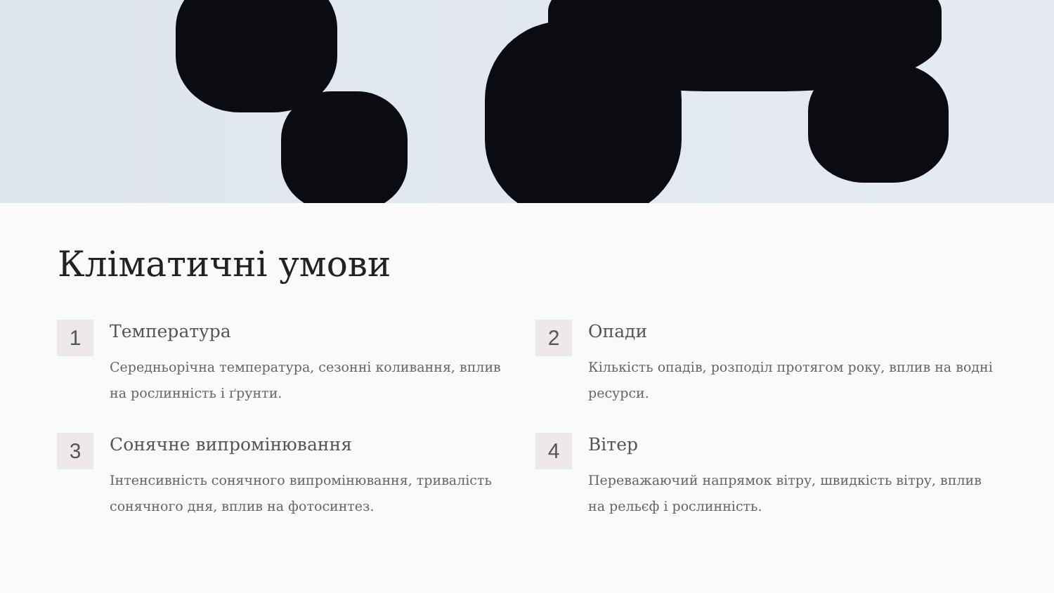Кліматичні умови
1
Температура
Середньорічна температура, сезонні коливання, вплив на рослинність і ґрунти.
2
Опади
Кількість опадів, розподіл протягом року, вплив на водні ресурси.
3
Сонячне випромінювання
Інтенсивність сонячного випромінювання, тривалість сонячного дня, вплив на фотосинтез.
4
Вітер
Переважаючий напрямок вітру, швидкість вітру, вплив на рельєф і рослинність.